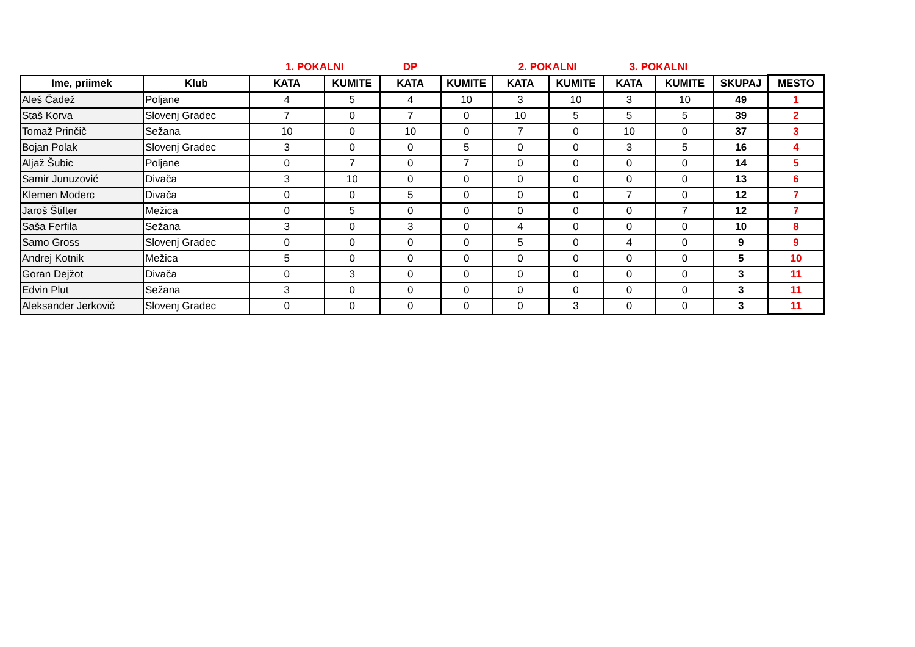| | | 1. POKALNI | | DP | | 2. POKALNI | | 3. POKALNI | | | |
| --- | --- | --- | --- | --- | --- | --- | --- | --- | --- | --- | --- |
| Ime, priimek | Klub | KATA | KUMITE | KATA | KUMITE | KATA | KUMITE | KATA | KUMITE | SKUPAJ | MESTO |
| Aleš Čadež | Poljane | 4 | 5 | 4 | 10 | 3 | 10 | 3 | 10 | 49 | 1 |
| Staš Korva | Slovenj Gradec | 7 | 0 | 7 | 0 | 10 | 5 | 5 | 5 | 39 | 2 |
| Tomaž Prinčič | Sežana | 10 | 0 | 10 | 0 | 7 | 0 | 10 | 0 | 37 | 3 |
| Bojan Polak | Slovenj Gradec | 3 | 0 | 0 | 5 | 0 | 0 | 3 | 5 | 16 | 4 |
| Aljaž Šubic | Poljane | 0 | 7 | 0 | 7 | 0 | 0 | 0 | 0 | 14 | 5 |
| Samir Junuzović | Divača | 3 | 10 | 0 | 0 | 0 | 0 | 0 | 0 | 13 | 6 |
| Klemen Moderc | Divača | 0 | 0 | 5 | 0 | 0 | 0 | 7 | 0 | 12 | 7 |
| Jaroš Štifter | Mežica | 0 | 5 | 0 | 0 | 0 | 0 | 0 | 7 | 12 | 7 |
| Saša Ferfila | Sežana | 3 | 0 | 3 | 0 | 4 | 0 | 0 | 0 | 10 | 8 |
| Samo Gross | Slovenj Gradec | 0 | 0 | 0 | 0 | 5 | 0 | 4 | 0 | 9 | 9 |
| Andrej Kotnik | Mežica | 5 | 0 | 0 | 0 | 0 | 0 | 0 | 0 | 5 | 10 |
| Goran Dejžot | Divača | 0 | 3 | 0 | 0 | 0 | 0 | 0 | 0 | 3 | 11 |
| Edvin Plut | Sežana | 3 | 0 | 0 | 0 | 0 | 0 | 0 | 0 | 3 | 11 |
| Aleksander Jerkovič | Slovenj Gradec | 0 | 0 | 0 | 0 | 0 | 3 | 0 | 0 | 3 | 11 |